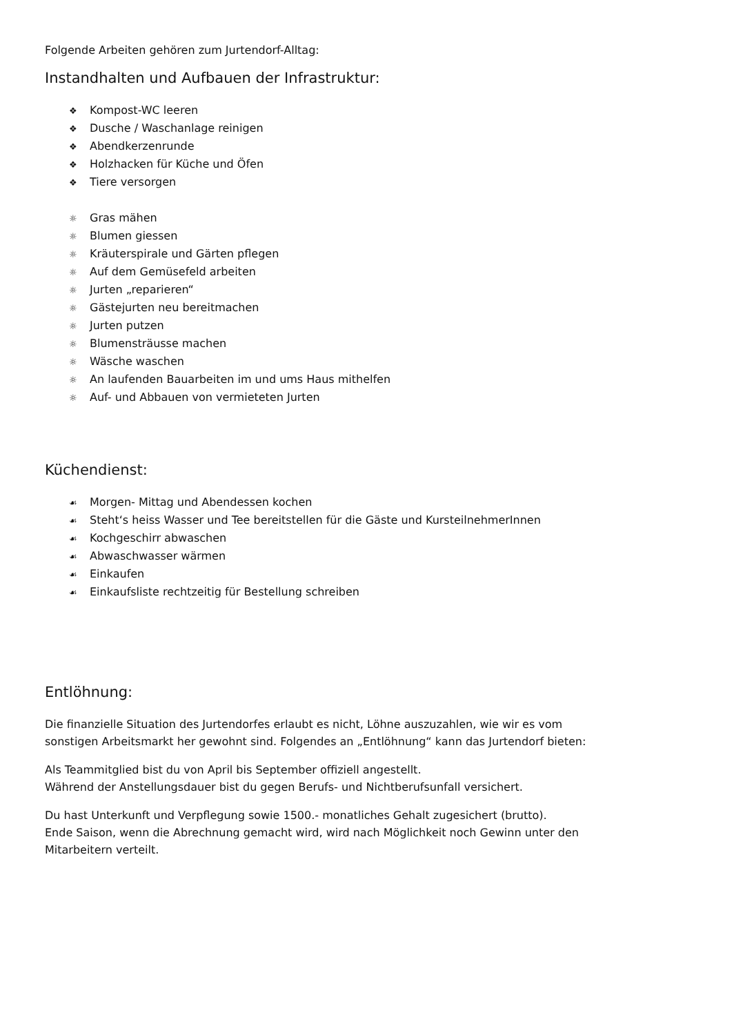Folgende Arbeiten gehören zum Jurtendorf-Alltag:
Instandhalten und Aufbauen der Infrastruktur:
❖ Kompost-WC leeren
❖ Dusche / Waschanlage reinigen
❖ Abendkerzenrunde
❖ Holzhacken für Küche und Öfen
❖ Tiere versorgen
☼ Gras mähen
☼ Blumen giessen
☼ Kräuterspirale und Gärten pflegen
☼ Auf dem Gemüsefeld arbeiten
☼ Jurten „reparieren“
☼ Gästejurten neu bereitmachen
☼ Jurten putzen
☼ Blumensträusse machen
☼ Wäsche waschen
☼ An laufenden Bauarbeiten im und ums Haus mithelfen
☼ Auf- und Abbauen von vermieteten Jurten
Küchendienst:
☙ Morgen- Mittag und Abendessen kochen
☙ Steht‘s heiss Wasser und Tee bereitstellen für die Gäste und KursteilnehmerInnen
☙ Kochgeschirr abwaschen
☙ Abwaschwasser wärmen
☙ Einkaufen
☙ Einkaufsliste rechtzeitig für Bestellung schreiben
Entlöhnung:
Die finanzielle Situation des Jurtendorfes erlaubt es nicht, Löhne auszuzahlen, wie wir es vom
sonstigen Arbeitsmarkt her gewohnt sind. Folgendes an „Entlöhnung“ kann das Jurtendorf bieten:
Als Teammitglied bist du von April bis September offiziell angestellt.
Während der Anstellungsdauer bist du gegen Berufs- und Nichtberufsunfall versichert.
Du hast Unterkunft und Verpflegung sowie 1500.- monatliches Gehalt zugesichert (brutto).
Ende Saison, wenn die Abrechnung gemacht wird, wird nach Möglichkeit noch Gewinn unter den
Mitarbeitern verteilt.